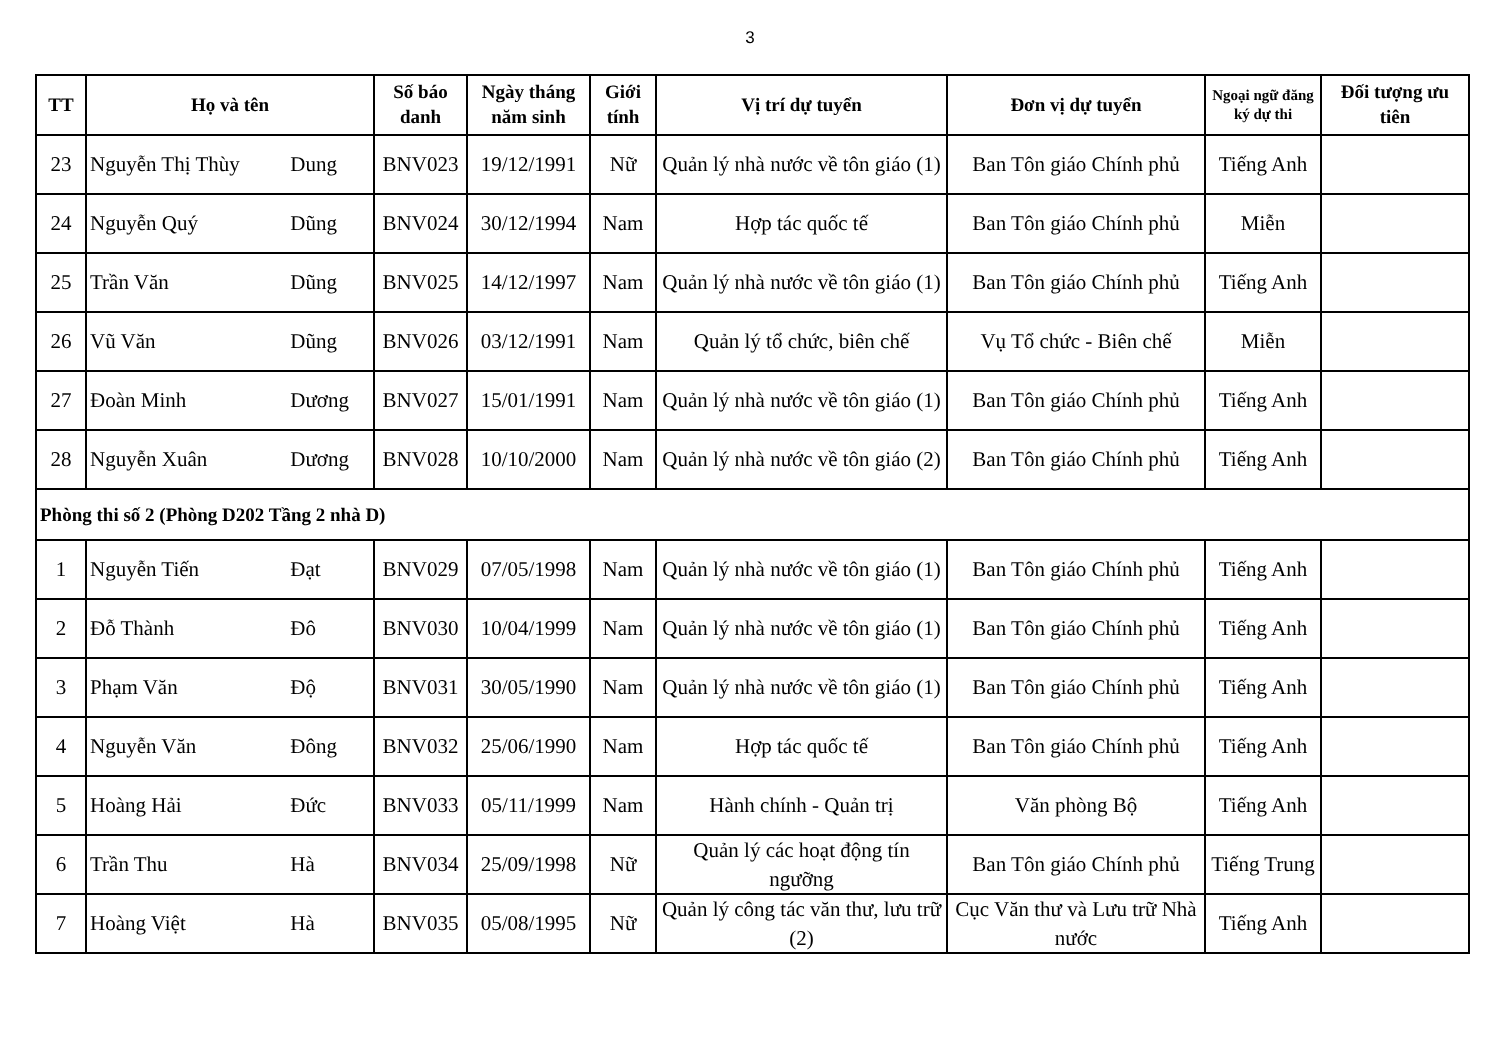3
| TT | Họ và tên | Số báo danh | Ngày tháng năm sinh | Giới tính | Vị trí dự tuyển | Đơn vị dự tuyển | Ngoại ngữ đăng ký dự thi | Đối tượng ưu tiên |
| --- | --- | --- | --- | --- | --- | --- | --- | --- |
| 23 | Nguyễn Thị Thùy Dung | BNV023 | 19/12/1991 | Nữ | Quản lý nhà nước về tôn giáo (1) | Ban Tôn giáo Chính phủ | Tiếng Anh | |
| 24 | Nguyễn Quý Dũng | BNV024 | 30/12/1994 | Nam | Hợp tác quốc tế | Ban Tôn giáo Chính phủ | Miễn | |
| 25 | Trần Văn Dũng | BNV025 | 14/12/1997 | Nam | Quản lý nhà nước về tôn giáo (1) | Ban Tôn giáo Chính phủ | Tiếng Anh | |
| 26 | Vũ Văn Dũng | BNV026 | 03/12/1991 | Nam | Quản lý tổ chức, biên chế | Vụ Tổ chức - Biên chế | Miễn | |
| 27 | Đoàn Minh Dương | BNV027 | 15/01/1991 | Nam | Quản lý nhà nước về tôn giáo (1) | Ban Tôn giáo Chính phủ | Tiếng Anh | |
| 28 | Nguyễn Xuân Dương | BNV028 | 10/10/2000 | Nam | Quản lý nhà nước về tôn giáo (2) | Ban Tôn giáo Chính phủ | Tiếng Anh | |
| Phòng thi số 2 (Phòng D202 Tầng 2 nhà D) | | | | | | | | |
| 1 | Nguyễn Tiến Đạt | BNV029 | 07/05/1998 | Nam | Quản lý nhà nước về tôn giáo (1) | Ban Tôn giáo Chính phủ | Tiếng Anh | |
| 2 | Đỗ Thành Đô | BNV030 | 10/04/1999 | Nam | Quản lý nhà nước về tôn giáo (1) | Ban Tôn giáo Chính phủ | Tiếng Anh | |
| 3 | Phạm Văn Độ | BNV031 | 30/05/1990 | Nam | Quản lý nhà nước về tôn giáo (1) | Ban Tôn giáo Chính phủ | Tiếng Anh | |
| 4 | Nguyễn Văn Đông | BNV032 | 25/06/1990 | Nam | Hợp tác quốc tế | Ban Tôn giáo Chính phủ | Tiếng Anh | |
| 5 | Hoàng Hải Đức | BNV033 | 05/11/1999 | Nam | Hành chính - Quản trị | Văn phòng Bộ | Tiếng Anh | |
| 6 | Trần Thu Hà | BNV034 | 25/09/1998 | Nữ | Quản lý các hoạt động tín ngưỡng | Ban Tôn giáo Chính phủ | Tiếng Trung | |
| 7 | Hoàng Việt Hà | BNV035 | 05/08/1995 | Nữ | Quản lý công tác văn thư, lưu trữ (2) | Cục Văn thư và Lưu trữ Nhà nước | Tiếng Anh | |